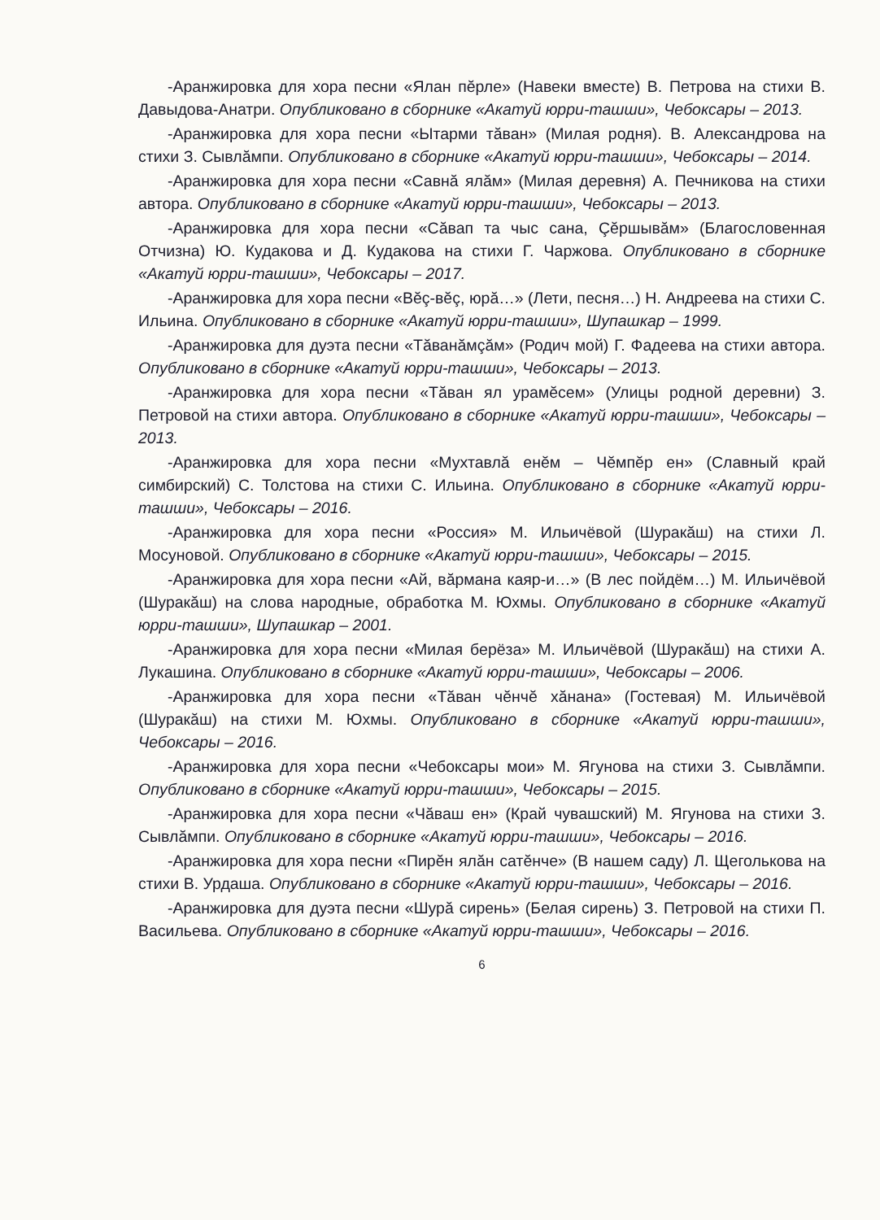-Аранжировка для хора песни «Ялан пĕрле» (Навеки вместе) В. Петрова на стихи В. Давыдова-Анатри. Опубликовано в сборнике «Акатуй юрри-ташши», Чебоксары – 2013.
-Аранжировка для хора песни «Ытарми тăван» (Милая родня). В. Александрова на стихи З. Сывлăмпи. Опубликовано в сборнике «Акатуй юрри-ташши», Чебоксары – 2014.
-Аранжировка для хора песни «Савнă ялăм» (Милая деревня) А. Печникова на стихи автора. Опубликовано в сборнике «Акатуй юрри-ташши», Чебоксары – 2013.
-Аранжировка для хора песни «Сăвап та чыс сана, Çĕршывăм» (Благословенная Отчизна) Ю. Кудакова и Д. Кудакова на стихи Г. Чаржова. Опубликовано в сборнике «Акатуй юрри-ташши», Чебоксары – 2017.
-Аранжировка для хора песни «Вĕç-вĕç, юрă…» (Лети, песня…) Н. Андреева на стихи С. Ильина. Опубликовано в сборнике «Акатуй юрри-ташши», Шупашкар – 1999.
-Аранжировка для дуэта песни «Тăванăмçăм» (Родич мой) Г. Фадеева на стихи автора. Опубликовано в сборнике «Акатуй юрри-ташши», Чебоксары – 2013.
-Аранжировка для хора песни «Тăван ял урамĕсем» (Улицы родной деревни) З. Петровой на стихи автора. Опубликовано в сборнике «Акатуй юрри-ташши», Чебоксары – 2013.
-Аранжировка для хора песни «Мухтавлă енĕм – Чĕмпĕр ен» (Славный край симбирский) С. Толстова на стихи С. Ильина. Опубликовано в сборнике «Акатуй юрри-ташши», Чебоксары – 2016.
-Аранжировка для хора песни «Россия» М. Ильичёвой (Шуракăш) на стихи Л. Мосуновой. Опубликовано в сборнике «Акатуй юрри-ташши», Чебоксары – 2015.
-Аранжировка для хора песни «Ай, вăрмана каяр-и…» (В лес пойдём…) М. Ильичёвой (Шуракăш) на слова народные, обработка М. Юхмы. Опубликовано в сборнике «Акатуй юрри-ташши», Шупашкар – 2001.
-Аранжировка для хора песни «Милая берёза» М. Ильичёвой (Шуракăш) на стихи А. Лукашина. Опубликовано в сборнике «Акатуй юрри-ташши», Чебоксары – 2006.
-Аранжировка для хора песни «Тăван чĕнчĕ хăнана» (Гостевая) М. Ильичёвой (Шуракăш) на стихи М. Юхмы. Опубликовано в сборнике «Акатуй юрри-ташши», Чебоксары – 2016.
-Аранжировка для хора песни «Чебоксары мои» М. Ягунова на стихи З. Сывлăмпи. Опубликовано в сборнике «Акатуй юрри-ташши», Чебоксары – 2015.
-Аранжировка для хора песни «Чăваш ен» (Край чувашский) М. Ягунова на стихи З. Сывлăмпи. Опубликовано в сборнике «Акатуй юрри-ташши», Чебоксары – 2016.
-Аранжировка для хора песни «Пирĕн ялăн сатĕнче» (В нашем саду) Л. Щеголькова на стихи В. Урдаша. Опубликовано в сборнике «Акатуй юрри-ташши», Чебоксары – 2016.
-Аранжировка для дуэта песни «Шурă сирень» (Белая сирень) З. Петровой на стихи П. Васильева. Опубликовано в сборнике «Акатуй юрри-ташши», Чебоксары – 2016.
6